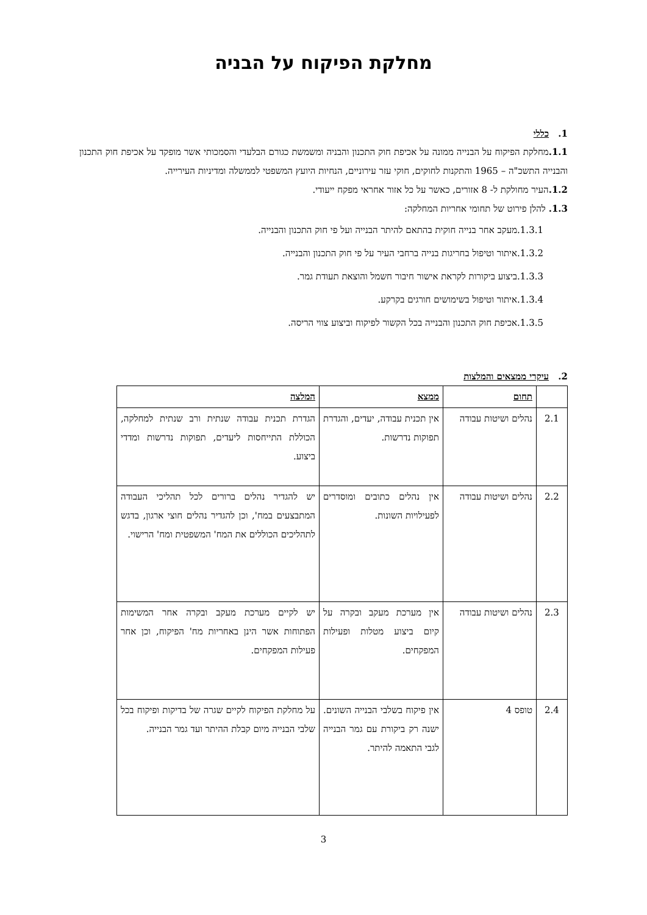מחלקת הפיקוח על הבניה
1. כללי
1.1. מחלקת הפיקוח על הבנייה ממונה על אכיפת חוק התכנון והבניה ומשמשת כגורם הבלעדי והסמכותי אשר מופקד על אכיפת חוק התכנון והבנייה התשכ"ה – 1965 והתקנות לחוקים, חוקי עזר עירוניים, הנחיות היועץ המשפטי לממשלה ומדיניות העירייה.
1.2. העיר מחולקת ל- 8 אזורים, כאשר על כל אזור אחראי מפקח ייעודי.
1.3. להלן פירוט של תחומי אחריות המחלקה:
1.3.1.מעקב אחר בנייה חוקית בהתאם להיתר הבנייה ועל פי חוק התכנון והבנייה.
1.3.2.איתור וטיפול בחריגות בנייה ברחבי העיר על פי חוק התכנון והבנייה.
1.3.3.ביצוע ביקורות לקראת אישור חיבור חשמל והוצאת תעודת גמר.
1.3.4.איתור וטיפול בשימושים חורגים בקרקע.
1.3.5.אכיפת חוק התכנון והבנייה בכל הקשור לפיקוח וביצוע צווי הריסה.
2. עיקרי ממצאים והמלצות
| | תחום | ממצא | המלצה |
| --- | --- | --- | --- |
| 2.1 | נהלים ושיטות עבודה | אין תכנית עבודה, יעדים, והגדרת תפוקות נדרשות. | הגדרת תכנית עבודה שנתית ורב שנתית למחלקה, הכוללת התייחסות ליעדים, תפוקות נדרשות ומדדי ביצוע. |
| 2.2 | נהלים ושיטות עבודה | אין נהלים כתובים ומוסדרים לפעילויות השונות. | יש להגדיר נהלים ברורים לכל תהליכי העבודה המתבצעים במח', וכן להגדיר נהלים חוצי ארגון, בדגש לתהליכים הכוללים את המח' המשפטית ומח' הרישוי. |
| 2.3 | נהלים ושיטות עבודה | אין מערכת מעקב ובקרה על קיום ביצוע מטלות ופעילות המפקחים. | יש לקיים מערכת מעקב ובקרה אחר המשימות הפתוחות אשר הינן באחריות מח' הפיקוח, וכן אחר פעילות המפקחים. |
| 2.4 | טופס 4 | אין פיקוח בשלבי הבנייה השונים. ישנה רק ביקורת עם גמר הבנייה לגבי התאמה להיתר. | על מחלקת הפיקוח לקיים שגרה של בדיקות ופיקוח בכל שלבי הבנייה מיום קבלת ההיתר ועד גמר הבנייה. |
3